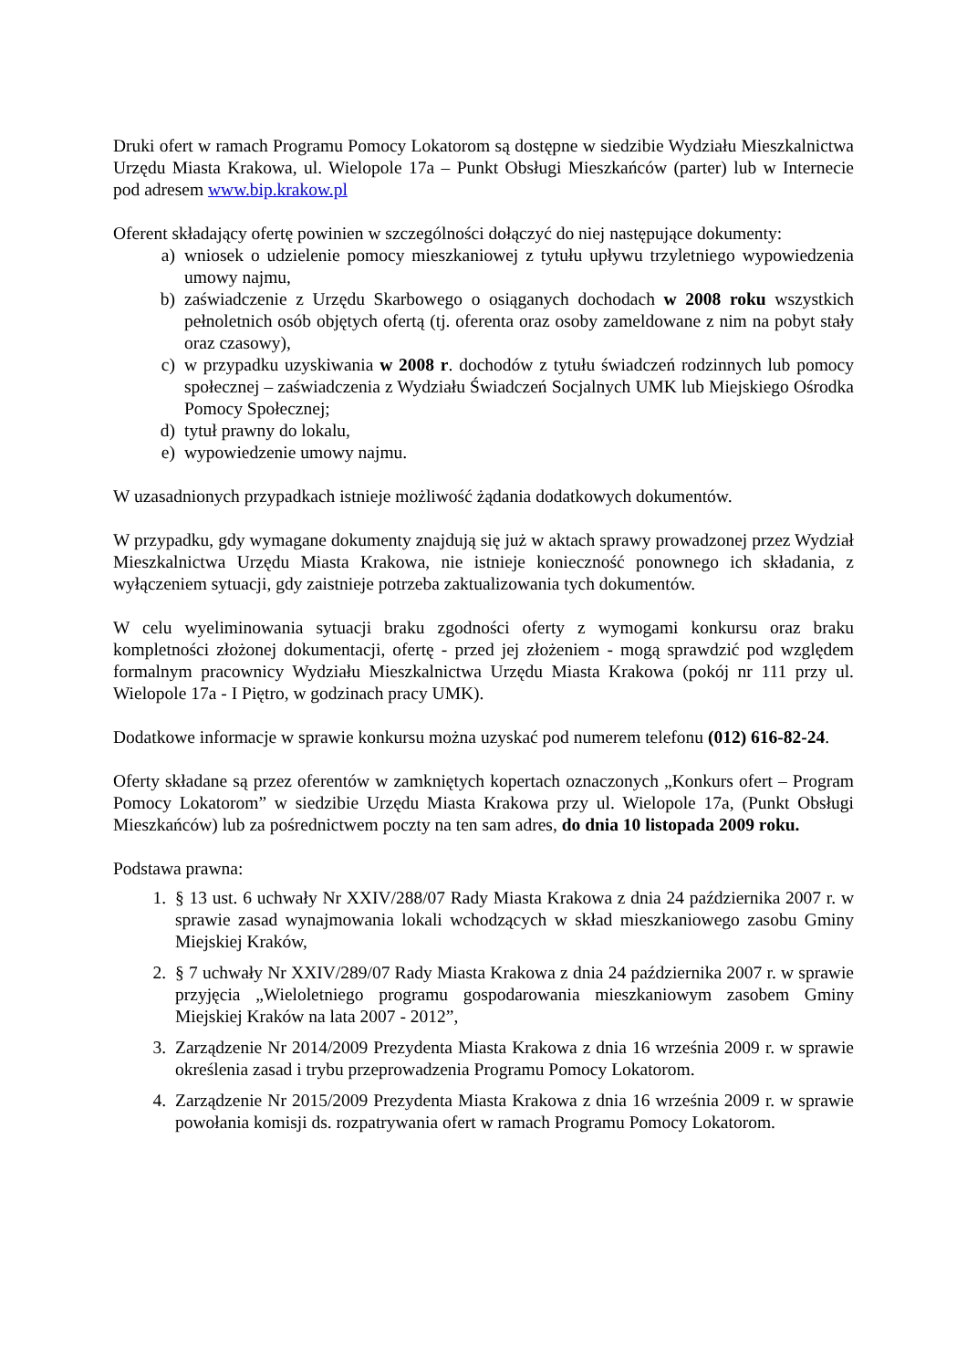Druki ofert w ramach Programu Pomocy Lokatorom są dostępne w siedzibie Wydziału Mieszkalnictwa Urzędu Miasta Krakowa, ul. Wielopole 17a – Punkt Obsługi Mieszkańców (parter) lub w Internecie pod adresem www.bip.krakow.pl
Oferent składający ofertę powinien w szczególności dołączyć do niej następujące dokumenty:
a) wniosek o udzielenie pomocy mieszkaniowej z tytułu upływu trzyletniego wypowiedzenia umowy najmu,
b) zaświadczenie z Urzędu Skarbowego o osiąganych dochodach w 2008 roku wszystkich pełnoletnich osób objętych ofertą (tj. oferenta oraz osoby zameldowane z nim na pobyt stały oraz czasowy),
c) w przypadku uzyskiwania w 2008 r. dochodów z tytułu świadczeń rodzinnych lub pomocy społecznej – zaświadczenia z Wydziału Świadczeń Socjalnych UMK lub Miejskiego Ośrodka Pomocy Społecznej;
d) tytuł prawny do lokalu,
e) wypowiedzenie umowy najmu.
W uzasadnionych przypadkach istnieje możliwość żądania dodatkowych dokumentów.
W przypadku, gdy wymagane dokumenty znajdują się już w aktach sprawy prowadzonej przez Wydział Mieszkalnictwa Urzędu Miasta Krakowa, nie istnieje konieczność ponownego ich składania, z wyłączeniem sytuacji, gdy zaistnieje potrzeba zaktualizowania tych dokumentów.
W celu wyeliminowania sytuacji braku zgodności oferty z wymogami konkursu oraz braku kompletności złożonej dokumentacji, ofertę - przed jej złożeniem - mogą sprawdzić pod względem formalnym pracownicy Wydziału Mieszkalnictwa Urzędu Miasta Krakowa (pokój nr 111 przy ul. Wielopole 17a - I Piętro, w godzinach pracy UMK).
Dodatkowe informacje w sprawie konkursu można uzyskać pod numerem telefonu (012) 616-82-24.
Oferty składane są przez oferentów w zamkniętych kopertach oznaczonych „Konkurs ofert – Program Pomocy Lokatorom” w siedzibie Urzędu Miasta Krakowa przy ul. Wielopole 17a, (Punkt Obsługi Mieszkańców) lub za pośrednictwem poczty na ten sam adres, do dnia 10 listopada 2009 roku.
Podstawa prawna:
1. § 13 ust. 6 uchwały Nr XXIV/288/07 Rady Miasta Krakowa z dnia 24 października 2007 r. w sprawie zasad wynajmowania lokali wchodzących w skład mieszkaniowego zasobu Gminy Miejskiej Kraków,
2. § 7 uchwały Nr XXIV/289/07 Rady Miasta Krakowa z dnia 24 października 2007 r. w sprawie przyjęcia „Wieloletniego programu gospodarowania mieszkaniowym zasobem Gminy Miejskiej Kraków na lata 2007 - 2012”,
3. Zarządzenie Nr 2014/2009 Prezydenta Miasta Krakowa z dnia 16 września 2009 r. w sprawie określenia zasad i trybu przeprowadzenia Programu Pomocy Lokatorom.
4. Zarządzenie Nr 2015/2009 Prezydenta Miasta Krakowa z dnia 16 września 2009 r. w sprawie powołania komisji ds. rozpatrywania ofert w ramach Programu Pomocy Lokatorom.